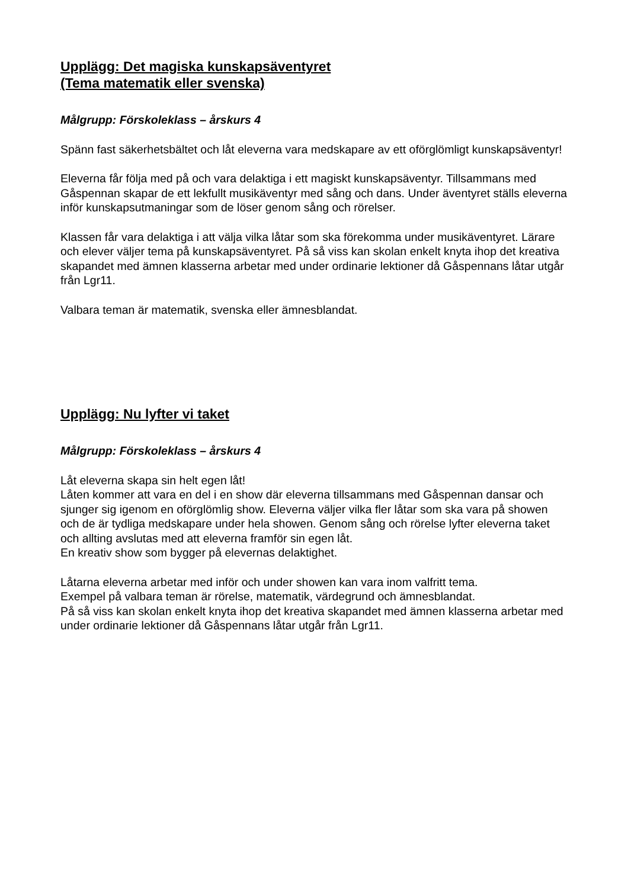Upplägg: Det magiska kunskapsäventyret
(Tema matematik eller svenska)
Målgrupp: Förskoleklass – årskurs 4
Spänn fast säkerhetsbältet och låt eleverna vara medskapare av ett oförglömligt kunskapsäventyr!
Eleverna får följa med på och vara delaktiga i ett magiskt kunskapsäventyr. Tillsammans med Gåspennan skapar de ett lekfullt musikäventyr med sång och dans. Under äventyret ställs eleverna inför kunskapsutmaningar som de löser genom sång och rörelser.
Klassen får vara delaktiga i att välja vilka låtar som ska förekomma under musikäventyret. Lärare och elever väljer tema på kunskapsäventyret. På så viss kan skolan enkelt knyta ihop det kreativa skapandet med ämnen klasserna arbetar med under ordinarie lektioner då Gåspennans låtar utgår från Lgr11.
Valbara teman är matematik, svenska eller ämnesblandat.
Upplägg: Nu lyfter vi taket
Målgrupp: Förskoleklass – årskurs 4
Låt eleverna skapa sin helt egen låt!
Låten kommer att vara en del i en show där eleverna tillsammans med Gåspennan dansar och sjunger sig igenom en oförglömlig show. Eleverna väljer vilka fler låtar som ska vara på showen och de är tydliga medskapare under hela showen. Genom sång och rörelse lyfter eleverna taket och allting avslutas med att eleverna framför sin egen låt.
En kreativ show som bygger på elevernas delaktighet.
Låtarna eleverna arbetar med inför och under showen kan vara inom valfritt tema.
Exempel på valbara teman är rörelse, matematik, värdegrund och ämnesblandat.
På så viss kan skolan enkelt knyta ihop det kreativa skapandet med ämnen klasserna arbetar med under ordinarie lektioner då Gåspennans låtar utgår från Lgr11.